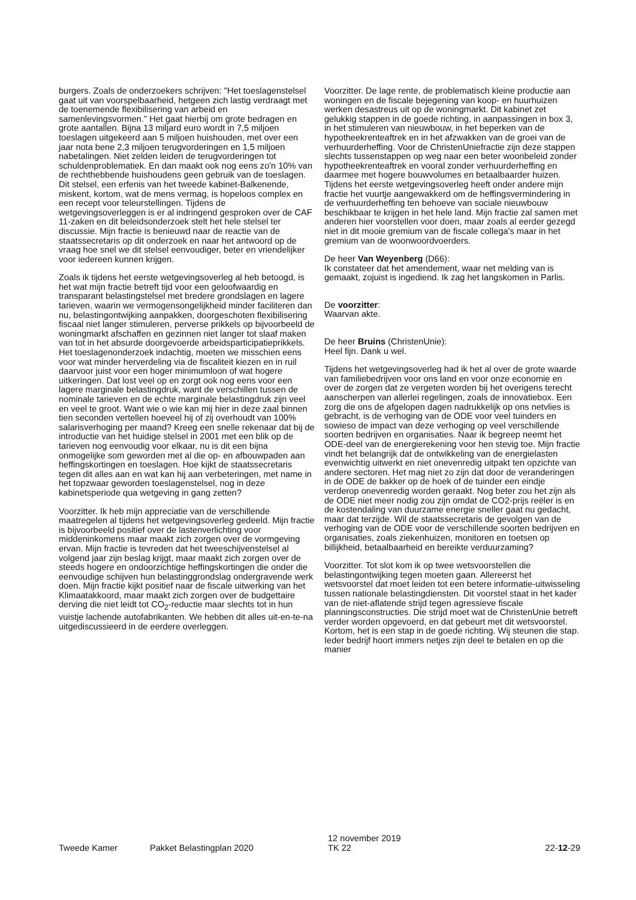burgers. Zoals de onderzoekers schrijven: "Het toeslagenstelsel gaat uit van voorspelbaarheid, hetgeen zich lastig verdraagt met de toenemende flexibilisering van arbeid en samenlevingsvormen." Het gaat hierbij om grote bedragen en grote aantallen. Bijna 13 miljard euro wordt in 7,5 miljoen toeslagen uitgekeerd aan 5 miljoen huishouden, met over een jaar nota bene 2,3 miljoen terugvorderingen en 1,5 miljoen nabetalingen. Niet zelden leiden de terugvorderingen tot schuldenproblematiek. En dan maakt ook nog eens zo'n 10% van de rechthebbende huishoudens geen gebruik van de toeslagen. Dit stelsel, een erfenis van het tweede kabinet-Balkenende, miskent, kortom, wat de mens vermag, is hopeloos complex en een recept voor teleurstellingen. Tijdens de wetgevingsoverleggen is er al indringend gesproken over de CAF 11-zaken en dit beleidsonderzoek stelt het hele stelsel ter discussie. Mijn fractie is benieuwd naar de reactie van de staatssecretaris op dit onderzoek en naar het antwoord op de vraag hoe snel we dit stelsel eenvoudiger, beter en vriendelijker voor iedereen kunnen krijgen.
Zoals ik tijdens het eerste wetgevingsoverleg al heb betoogd, is het wat mijn fractie betreft tijd voor een geloofwaardig en transparant belastingstelsel met bredere grondslagen en lagere tarieven, waarin we vermogensongelijkheid minder faciliteren dan nu, belastingontwijking aanpakken, doorgeschoten flexibilisering fiscaal niet langer stimuleren, perverse prikkels op bijvoorbeeld de woningmarkt afschaffen en gezinnen niet langer tot slaaf maken van tot in het absurde doorgevoerde arbeidsparticipatieprikkels. Het toeslagenonderzoek indachtig, moeten we misschien eens voor wat minder herverdeling via de fiscaliteit kiezen en in ruil daarvoor juist voor een hoger minimumloon of wat hogere uitkeringen. Dat lost veel op en zorgt ook nog eens voor een lagere marginale belastingdruk, want de verschillen tussen de nominale tarieven en de echte marginale belastingdruk zijn veel en veel te groot. Want wie o wie kan mij hier in deze zaal binnen tien seconden vertellen hoeveel hij of zij overhoudt van 100% salarisverhoging per maand? Kreeg een snelle rekenaar dat bij de introductie van het huidige stelsel in 2001 met een blik op de tarieven nog eenvoudig voor elkaar, nu is dit een bijna onmogelijke som geworden met al die op- en afbouwpaden aan heffingskortingen en toeslagen. Hoe kijkt de staatssecretaris tegen dit alles aan en wat kan hij aan verbeteringen, met name in het topzwaar geworden toeslagenstelsel, nog in deze kabinetsperiode qua wetgeving in gang zetten?
Voorzitter. Ik heb mijn appreciatie van de verschillende maatregelen al tijdens het wetgevingsoverleg gedeeld. Mijn fractie is bijvoorbeeld positief over de lastenverlichting voor middeninkomens maar maakt zich zorgen over de vormgeving ervan. Mijn fractie is tevreden dat het tweeschijvenstelsel al volgend jaar zijn beslag krijgt, maar maakt zich zorgen over de steeds hogere en ondoorzichtige heffingskortingen die onder die eenvoudige schijven hun belastinggrondslag ondergravende werk doen. Mijn fractie kijkt positief naar de fiscale uitwerking van het Klimaatakkoord, maar maakt zich zorgen over de budgettaire derving die niet leidt tot CO<sub>2</sub>-reductie maar slechts tot in hun vuistje lachende autofabrikanten. We hebben dit alles uit-en-te-na uitgediscussieerd in de eerdere overleggen.
Voorzitter. De lage rente, de problematisch kleine productie aan woningen en de fiscale bejegening van koop- en huurhuizen werken desastreus uit op de woningmarkt. Dit kabinet zet gelukkig stappen in de goede richting, in aanpassingen in box 3, in het stimuleren van nieuwbouw, in het beperken van de hypotheekrenteaftrek en in het afzwakken van de groei van de verhuurderheffing. Voor de ChristenUniefractie zijn deze stappen slechts tussenstappen op weg naar een beter woonbeleid zonder hypotheekrenteaftrek en vooral zonder verhuurderheffing en daarmee met hogere bouwvolumes en betaalbaarder huizen. Tijdens het eerste wetgevingsoverleg heeft onder andere mijn fractie het vuurtje aangewakkerd om de heffingsvermindering in de verhuurderheffing ten behoeve van sociale nieuwbouw beschikbaar te krijgen in het hele land. Mijn fractie zal samen met anderen hier voorstellen voor doen, maar zoals al eerder gezegd niet in dit mooie gremium van de fiscale collega's maar in het gremium van de woonwoordvoerders.
De heer Van Weyenberg (D66):
Ik constateer dat het amendement, waar net melding van is gemaakt, zojuist is ingediend. Ik zag het langskomen in Parlis.
De voorzitter:
Waarvan akte.
De heer Bruins (ChristenUnie):
Heel fijn. Dank u wel.
Tijdens het wetgevingsoverleg had ik het al over de grote waarde van familiebedrijven voor ons land en voor onze economie en over de zorgen dat ze vergeten worden bij het overigens terecht aanscherpen van allerlei regelingen, zoals de innovatiebox. Een zorg die ons de afgelopen dagen nadrukkelijk op ons netvlies is gebracht, is de verhoging van de ODE voor veel tuinders en sowieso de impact van deze verhoging op veel verschillende soorten bedrijven en organisaties. Naar ik begreep neemt het ODE-deel van de energierekening voor hen stevig toe. Mijn fractie vindt het belangrijk dat de ontwikkeling van de energielasten evenwichtig uitwerkt en niet onevenredig uitpakt ten opzichte van andere sectoren. Het mag niet zo zijn dat door de veranderingen in de ODE de bakker op de hoek of de tuinder een eindje verderop onevenredig worden geraakt. Nog beter zou het zijn als de ODE niet meer nodig zou zijn omdat de CO2-prijs reëler is en de kostendaling van duurzame energie sneller gaat nu gedacht, maar dat terzijde. Wil de staatssecretaris de gevolgen van de verhoging van de ODE voor de verschillende soorten bedrijven en organisaties, zoals ziekenhuizen, monitoren en toetsen op billijkheid, betaalbaarheid en bereikte verduurzaming?
Voorzitter. Tot slot kom ik op twee wetsvoorstellen die belastingontwijking tegen moeten gaan. Allereerst het wetsvoorstel dat moet leiden tot een betere informatie-uitwisseling tussen nationale belastingdiensten. Dit voorstel staat in het kader van de niet-aflatende strijd tegen agressieve fiscale planningsconstructies. Die strijd moet wat de ChristenUnie betreft verder worden opgevoerd, en dat gebeurt met dit wetsvoorstel. Kortom, het is een stap in de goede richting. Wij steunen die stap. Ieder bedrijf hoort immers netjes zijn deel te betalen en op die manier
Tweede Kamer
Pakket Belastingplan 2020
12 november 2019
TK 22
22-12-29